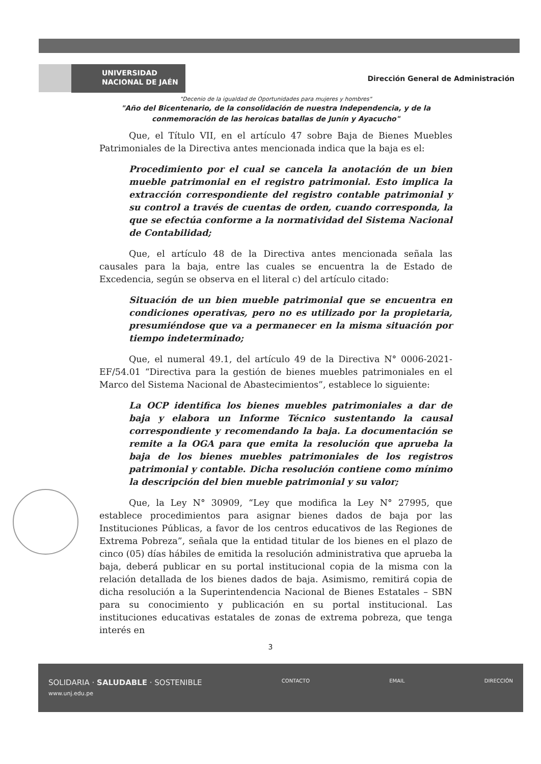UNIVERSIDAD
NACIONAL DE JAÉN
Dirección General de Administración
"Decenio de la igualdad de Oportunidades para mujeres y hombres"
"Año del Bicentenario, de la consolidación de nuestra Independencia, y de la conmemoración de las heroicas batallas de Junín y Ayacucho"
Que, el Título VII, en el artículo 47 sobre Baja de Bienes Muebles Patrimoniales de la Directiva antes mencionada indica que la baja es el:
Procedimiento por el cual se cancela la anotación de un bien mueble patrimonial en el registro patrimonial. Esto implica la extracción correspondiente del registro contable patrimonial y su control a través de cuentas de orden, cuando corresponda, la que se efectúa conforme a la normatividad del Sistema Nacional de Contabilidad;
Que, el artículo 48 de la Directiva antes mencionada señala las causales para la baja, entre las cuales se encuentra la de Estado de Excedencia, según se observa en el literal c) del artículo citado:
Situación de un bien mueble patrimonial que se encuentra en condiciones operativas, pero no es utilizado por la propietaria, presumiéndose que va a permanecer en la misma situación por tiempo indeterminado;
Que, el numeral 49.1, del artículo 49 de la Directiva N° 0006-2021-EF/54.01 “Directiva para la gestión de bienes muebles patrimoniales en el Marco del Sistema Nacional de Abastecimientos”, establece lo siguiente:
La OCP identifica los bienes muebles patrimoniales a dar de baja y elabora un Informe Técnico sustentando la causal correspondiente y recomendando la baja. La documentación se remite a la OGA para que emita la resolución que aprueba la baja de los bienes muebles patrimoniales de los registros patrimonial y contable. Dicha resolución contiene como mínimo la descripción del bien mueble patrimonial y su valor;
Que, la Ley N° 30909, “Ley que modifica la Ley N° 27995, que establece procedimientos para asignar bienes dados de baja por las Instituciones Públicas, a favor de los centros educativos de las Regiones de Extrema Pobreza”, señala que la entidad titular de los bienes en el plazo de cinco (05) días hábiles de emitida la resolución administrativa que aprueba la baja, deberá publicar en su portal institucional copia de la misma con la relación detallada de los bienes dados de baja. Asimismo, remitirá copia de dicha resolución a la Superintendencia Nacional de Bienes Estatales – SBN para su conocimiento y publicación en su portal institucional. Las instituciones educativas estatales de zonas de extrema pobreza, que tenga interés en
3
SOLIDARIA · SALUDABLE · SOSTENIBLE
www.unj.edu.pe
CONTACTO EMAIL DIRECCIÓN